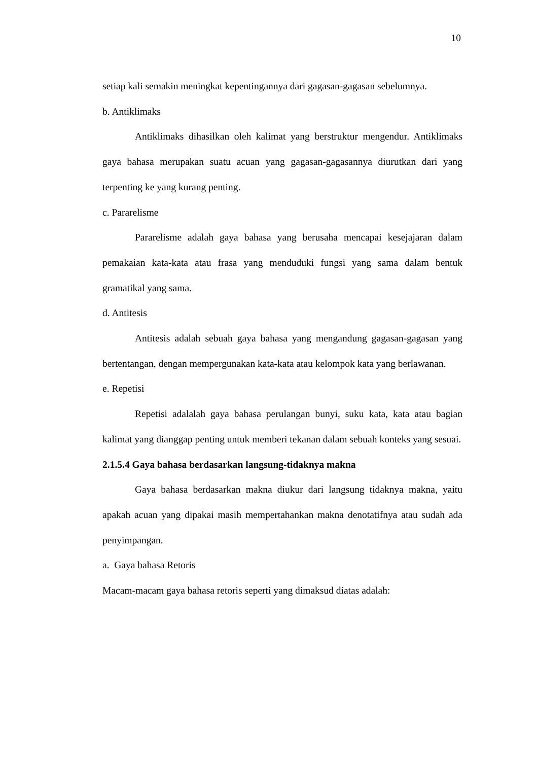10
setiap kali semakin meningkat kepentingannya dari gagasan-gagasan sebelumnya.
b. Antiklimaks
Antiklimaks dihasilkan oleh kalimat yang berstruktur mengendur. Antiklimaks gaya bahasa merupakan suatu acuan yang gagasan-gagasannya diurutkan dari yang terpenting ke yang kurang penting.
c. Pararelisme
Pararelisme adalah gaya bahasa yang berusaha mencapai kesejajaran dalam pemakaian kata-kata atau frasa yang menduduki fungsi yang sama dalam bentuk gramatikal yang sama.
d. Antitesis
Antitesis adalah sebuah gaya bahasa yang mengandung gagasan-gagasan yang bertentangan, dengan mempergunakan kata-kata atau kelompok kata yang berlawanan.
e. Repetisi
Repetisi adalalah gaya bahasa perulangan bunyi, suku kata, kata atau bagian kalimat yang dianggap penting untuk memberi tekanan dalam sebuah konteks yang sesuai.
2.1.5.4 Gaya bahasa berdasarkan langsung-tidaknya makna
Gaya bahasa berdasarkan makna diukur dari langsung tidaknya makna, yaitu apakah acuan yang dipakai masih mempertahankan makna denotatifnya atau sudah ada penyimpangan.
a. Gaya bahasa Retoris
Macam-macam gaya bahasa retoris seperti yang dimaksud diatas adalah: